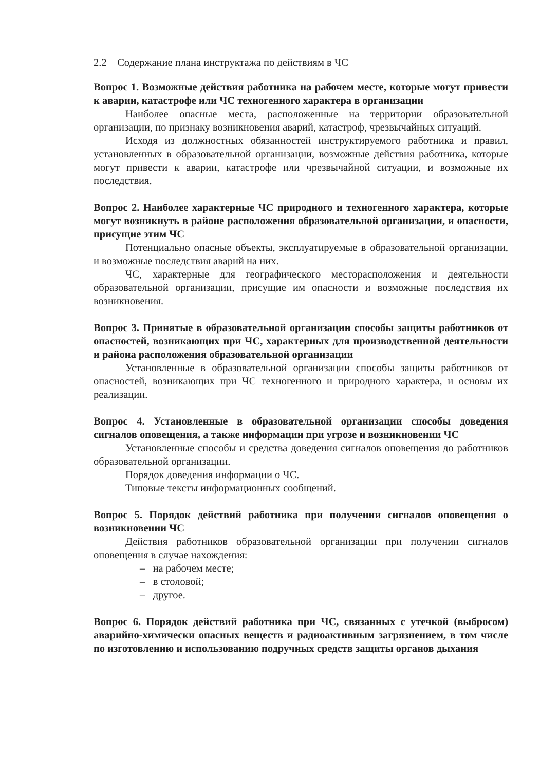2.2 Содержание плана инструктажа по действиям в ЧС
Вопрос 1. Возможные действия работника на рабочем месте, которые могут привести к аварии, катастрофе или ЧС техногенного характера в организации
Наиболее опасные места, расположенные на территории образовательной организации, по признаку возникновения аварий, катастроф, чрезвычайных ситуаций.
Исходя из должностных обязанностей инструктируемого работника и правил, установленных в образовательной организации, возможные действия работника, которые могут привести к аварии, катастрофе или чрезвычайной ситуации, и возможные их последствия.
Вопрос 2. Наиболее характерные ЧС природного и техногенного характера, которые могут возникнуть в районе расположения образовательной организации, и опасности, присущие этим ЧС
Потенциально опасные объекты, эксплуатируемые в образовательной организации, и возможные последствия аварий на них.
ЧС, характерные для географического месторасположения и деятельности образовательной организации, присущие им опасности и возможные последствия их возникновения.
Вопрос 3. Принятые в образовательной организации способы защиты работников от опасностей, возникающих при ЧС, характерных для производственной деятельности и района расположения образовательной организации
Установленные в образовательной организации способы защиты работников от опасностей, возникающих при ЧС техногенного и природного характера, и основы их реализации.
Вопрос 4. Установленные в образовательной организации способы доведения сигналов оповещения, а также информации при угрозе и возникновении ЧС
Установленные способы и средства доведения сигналов оповещения до работников образовательной организации.
Порядок доведения информации о ЧС.
Типовые тексты информационных сообщений.
Вопрос 5. Порядок действий работника при получении сигналов оповещения о возникновении ЧС
Действия работников образовательной организации при получении сигналов оповещения в случае нахождения:
– на рабочем месте;
– в столовой;
– другое.
Вопрос 6. Порядок действий работника при ЧС, связанных с утечкой (выбросом) аварийно-химически опасных веществ и радиоактивным загрязнением, в том числе по изготовлению и использованию подручных средств защиты органов дыхания